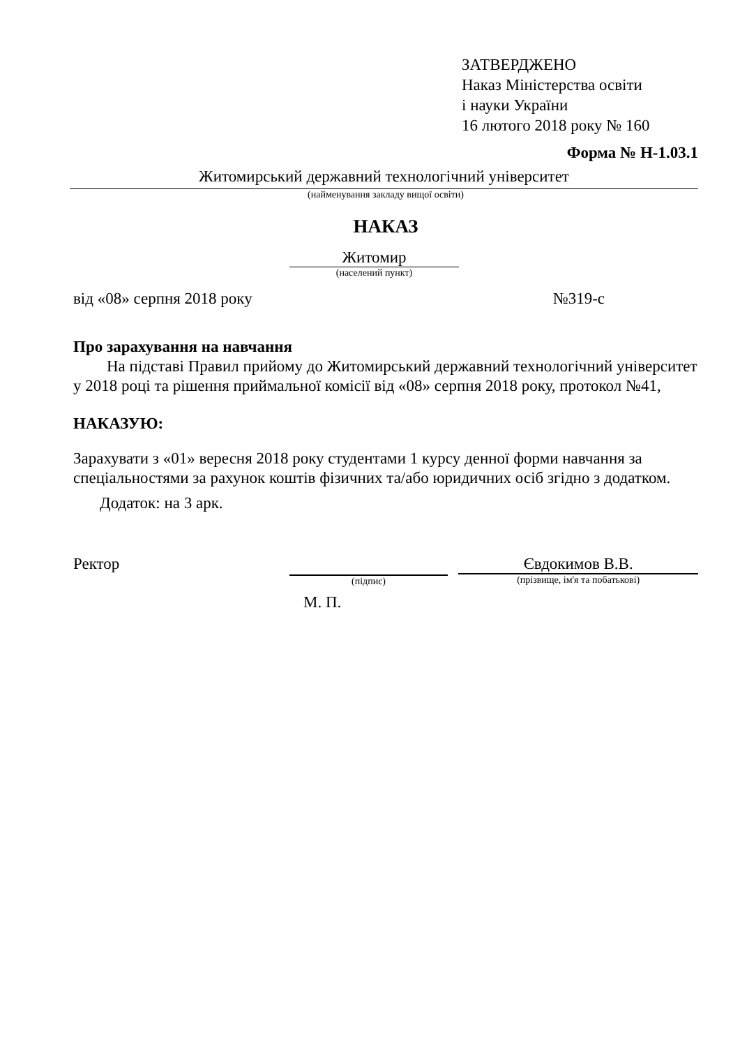ЗАТВЕРДЖЕНО
Наказ Міністерства освіти
і науки України
16 лютого 2018 року № 160
Форма № Н-1.03.1
Житомирський державний технологічний університет
(найменування закладу вищої освіти)
НАКАЗ
Житомир
(населений пункт)
від «08» серпня 2018 року №319-с
Про зарахування на навчання
На підставі Правил прийому до Житомирський державний технологічний університет у 2018 році та рішення приймальної комісії від «08» серпня 2018 року, протокол №41,
НАКАЗУЮ:
Зарахувати з «01» вересня 2018 року студентами 1 курсу денної форми навчання за спеціальностями за рахунок коштів фізичних та/або юридичних осіб згідно з додатком.
Додаток: на 3 арк.
Ректор
(підпис)
Євдокимов В.В.
(прізвище, ім'я та побатькові)
М. П.